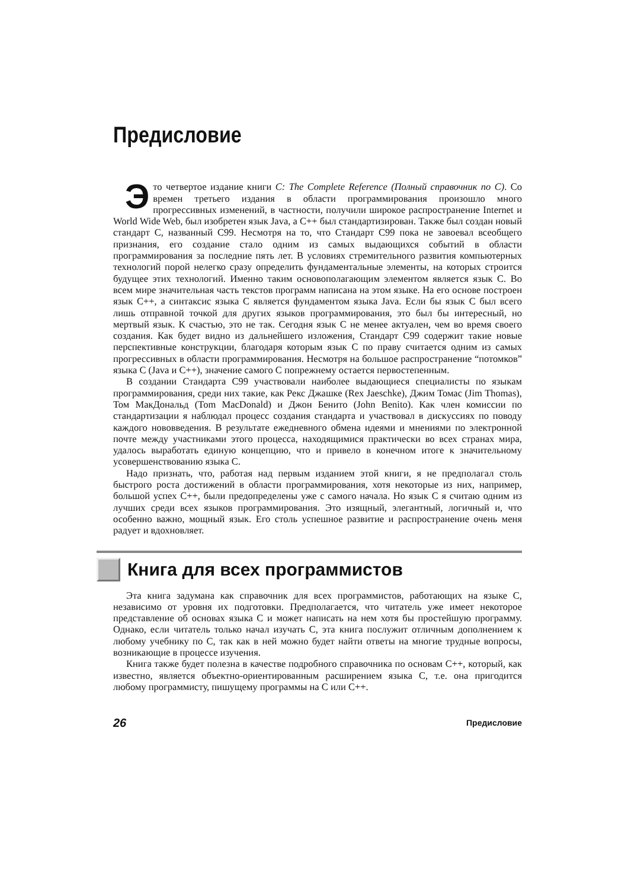Предисловие
Это четвертое издание книги C: The Complete Reference (Полный справочник по C). Со времен третьего издания в области программирования произошло много прогрессивных изменений, в частности, получили широкое распространение Internet и World Wide Web, был изобретен язык Java, а C++ был стандартизирован. Также был создан новый стандарт C, названный C99. Несмотря на то, что Стандарт C99 пока не завоевал всеобщего признания, его создание стало одним из самых выдающихся событий в области программирования за последние пять лет. В условиях стремительного развития компьютерных технологий порой нелегко сразу определить фундаментальные элементы, на которых строится будущее этих технологий. Именно таким основополагающим элементом является язык C. Во всем мире значительная часть текстов программ написана на этом языке. На его основе построен язык C++, а синтаксис языка C является фундаментом языка Java. Если бы язык C был всего лишь отправной точкой для других языков программирования, это был бы интересный, но мертвый язык. К счастью, это не так. Сегодня язык C не менее актуален, чем во время своего создания. Как будет видно из дальнейшего изложения, Стандарт C99 содержит такие новые перспективные конструкции, благодаря которым язык C по праву считается одним из самых прогрессивных в области программирования. Несмотря на большое распространение “потомков” языка C (Java и C++), значение самого C попрежнему остается первостепенным.
В создании Стандарта C99 участвовали наиболее выдающиеся специалисты по языкам программирования, среди них такие, как Рекс Джашке (Rex Jaeschke), Джим Томас (Jim Thomas), Том МакДональд (Tom MacDonald) и Джон Бенито (John Benito). Как член комиссии по стандартизации я наблюдал процесс создания стандарта и участвовал в дискуссиях по поводу каждого нововведения. В результате ежедневного обмена идеями и мнениями по электронной почте между участниками этого процесса, находящимися практически во всех странах мира, удалось выработать единую концепцию, что и привело в конечном итоге к значительному усовершенствованию языка C.
Надо признать, что, работая над первым изданием этой книги, я не предполагал столь быстрого роста достижений в области программирования, хотя некоторые из них, например, большой успех C++, были предопределены уже с самого начала. Но язык C я считаю одним из лучших среди всех языков программирования. Это изящный, элегантный, логичный и, что особенно важно, мощный язык. Его столь успешное развитие и распространение очень меня радует и вдохновляет.
Книга для всех программистов
Эта книга задумана как справочник для всех программистов, работающих на языке C, независимо от уровня их подготовки. Предполагается, что читатель уже имеет некоторое представление об основах языка C и может написать на нем хотя бы простейшую программу. Однако, если читатель только начал изучать C, эта книга послужит отличным дополнением к любому учебнику по C, так как в ней можно будет найти ответы на многие трудные вопросы, возникающие в процессе изучения.
Книга также будет полезна в качестве подробного справочника по основам C++, который, как известно, является объектно-ориентированным расширением языка C, т.е. она пригодится любому программисту, пишущему программы на C или C++.
26 Предисловие